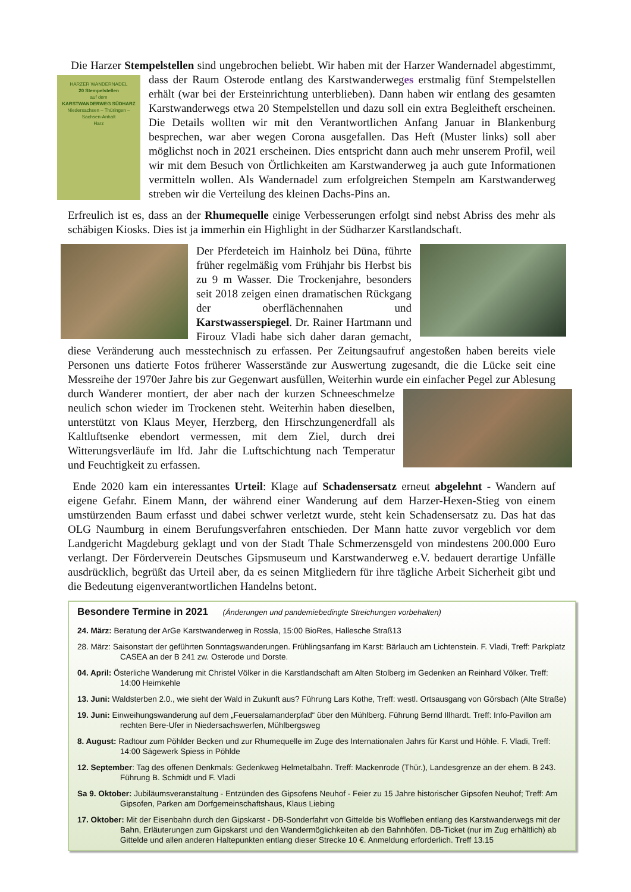Die Harzer Stempelstellen sind ungebrochen beliebt. Wir haben mit der Harzer Wandernadel HARZER WANDERNADEL
20 Stempelstellen
auf dem
KARSTWANDERWEG SÜDHARZ
Niedersachsen – Thüringen – Sachsen-Anhalt
Harz abgestimmt, dass der Raum Osterode entlang des Karstwanderweges erstmalig fünf Stempelstellen erhält (war bei der Ersteinrichtung unterblieben). Dann haben wir entlang des gesamten Karstwanderwegs etwa 20 Stempelstellen und dazu soll ein extra Begleitheft erscheinen. Die Details wollten wir mit den Verantwortlichen Anfang Januar in Blankenburg besprechen, war aber wegen Corona ausgefallen. Das Heft (Muster links) soll aber möglichst noch in 2021 erscheinen. Dies entspricht dann auch mehr unserem Profil, weil wir mit dem Besuch von Örtlichkeiten am Karstwanderweg ja auch gute Informationen vermitteln wollen. Als Wandernadel zum erfolgreichen Stempeln am Karstwanderweg streben wir die Verteilung des kleinen Dachs-Pins an.
Erfreulich ist es, dass an der Rhumequelle einige Verbesserungen erfolgt sind nebst Abriss des mehr als schäbigen Kiosks. Dies ist ja immerhin ein Highlight in der Südharzer Karstlandschaft.
Der Pferdeteich im Hainholz bei Düna, führte früher regelmäßig vom Frühjahr bis Herbst bis zu 9 m Wasser. Die Trockenjahre, besonders seit 2018 zeigen einen dramatischen Rückgang der oberflächennahen und Karstwasserspiegel. Dr. Rainer Hartmann und Firouz Vladi habe sich daher daran gemacht, diese Veränderung auch messtechnisch zu erfassen. Per Zeitungsaufruf angestoßen haben bereits viele Personen uns datierte Fotos früherer Wasserstände zur Auswertung zugesandt, die die Lücke seit eine Messreihe der 1970er Jahre bis zur Gegenwart ausfüllen, Weiterhin wurde ein einfacher Pegel zur Ablesung durch Wanderer montiert, der aber nach der kurzen Schneeschmelze neulich schon wieder im Trockenen steht. Weiterhin haben dieselben, unterstützt von Klaus Meyer, Herzberg, den Hirschzungenerdfall als Kaltluftsenke ebendort vermessen, mit dem Ziel, durch drei Witterungsverläufe im lfd. Jahr die Luftschichtung nach Temperatur und Feuchtigkeit zu erfassen.
Ende 2020 kam ein interessantes Urteil: Klage auf Schadensersatz erneut abgelehnt - Wandern auf eigene Gefahr. Einem Mann, der während einer Wanderung auf dem Harzer-Hexen-Stieg von einem umstürzenden Baum erfasst und dabei schwer verletzt wurde, steht kein Schadensersatz zu. Das hat das OLG Naumburg in einem Berufungsverfahren entschieden. Der Mann hatte zuvor vergeblich vor dem Landgericht Magdeburg geklagt und von der Stadt Thale Schmerzensgeld von mindestens 200.000 Euro verlangt. Der Förderverein Deutsches Gipsmuseum und Karstwanderweg e.V. bedauert derartige Unfälle ausdrücklich, begrüßt das Urteil aber, da es seinen Mitgliedern für ihre tägliche Arbeit Sicherheit gibt und die Bedeutung eigenverantwortlichen Handelns betont.
Besondere Termine in 2021 (Änderungen und pandemiebedingte Streichungen vorbehalten)
24. März: Beratung der ArGe Karstwanderweg in Rossla, 15:00 BioRes, Hallesche Straß13
28. März: Saisonstart der geführten Sonntagswanderungen. Frühlingsanfang im Karst: Bärlauch am Lichtenstein. F. Vladi, Treff: Parkplatz CASEA an der B 241 zw. Osterode und Dorste.
04. April: Österliche Wanderung mit Christel Völker in die Karstlandschaft am Alten Stolberg im Gedenken an Reinhard Völker. Treff: 14:00 Heimkehle
13. Juni: Waldsterben 2.0., wie sieht der Wald in Zukunft aus? Führung Lars Kothe, Treff: westl. Ortsausgang von Görsbach (Alte Straße)
19. Juni: Einweihungswanderung auf dem „Feuersalamanderpfad“ über den Mühlberg. Führung Bernd Illhardt. Treff: Info-Pavillon am rechten Bere-Ufer in Niedersachswerfen, Mühlbergsweg
8. August: Radtour zum Pöhlder Becken und zur Rhumequelle im Zuge des Internationalen Jahrs für Karst und Höhle. F. Vladi, Treff: 14:00 Sägewerk Spiess in Pöhlde
12. September: Tag des offenen Denkmals: Gedenkweg Helmetalbahn. Treff: Mackenrode (Thür.), Landesgrenze an der ehem. B 243. Führung B. Schmidt und F. Vladi
Sa 9. Oktober: Jubiläumsveranstaltung - Entzünden des Gipsofens Neuhof - Feier zu 15 Jahre historischer Gipsofen Neuhof; Treff: Am Gipsofen, Parken am Dorfgemeinschaftshaus, Klaus Liebing
17. Oktober: Mit der Eisenbahn durch den Gipskarst - DB-Sonderfahrt von Gittelde bis Woffleben entlang des Karstwanderwegs mit der Bahn, Erläuterungen zum Gipskarst und den Wandermöglichkeiten ab den Bahnhöfen. DB-Ticket (nur im Zug erhältlich) ab Gittelde und allen anderen Haltepunkten entlang dieser Strecke 10 €. Anmeldung erforderlich. Treff 13.15